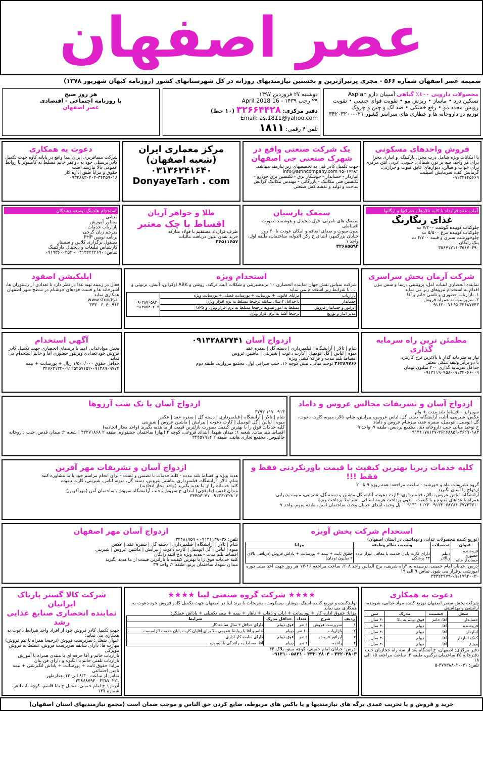عصر اصفهان
ضمیمه عصر اصفهان شماره ۵۶۶ - مجری پرتیراژترین و نخستین نیازمندیهای روزانه در کل شهرستانهای کشور (روزنامه کیهان شهریور ۱۳۷۸)
محصولات دارویی ۱۰۰٪ گیاهی آسپیان دارو Aspian
تسکین درد • ماساژ • ریزش مو • تقویت قوای جنسی • تقویت رویش مجدد مو • رفع خشکی • ضد لک و چین و چروک
توزیع در داروخانه ها و عطاری های سراسر کشور ۰۲۱-۳۴۲۰۳۲۰۰
دوشنبه ۲۷ فروردین ۱۳۹۷
۲۹ رجب ۱۴۳۹ - 16 April 2018
دفتر مرکزی: ۳۲۶۶۴۴۲۸ (۱۰ خط)
Email: as.1811@yahoo.com
تلفن ۴ رقمی: ۱۸۱۱
هر روز صبح
با روزنامه اجتماعی - اقتصادی
عصر اصفهان
فروش واحدهای مسکونی
با امکانات ویژه شامل درب مجزا، پارکینگ، و انباری مجزا برای هر واحد، سه بر نور، شمالی، جنوبی، غربی آنتن مرکزی برای خواب و سالن، دیوارهای عایق صوت و حرارتی، گرمایش کف، سرمایش اسپلیت
۰۹۱۳۲۱۴۵۶۶۹
یک شرکت صنعتی واقع در شهرک صنعتی جی اصفهان
جهت تکمیل کادر فنی به تخصصهای زیر نیازمند میباشد. info@amncompany.com ۹۵۰۱۷۲۸۲
انباردار - حسابدار - جوشکار برق - تکنسین برق خودرو - تکنسین فنی مکانیک - بازرگانی - مهندس مکانیک گرایش ساخت و تولید و نقشه کش صنعتی
مرکز معماری ایران
(شعبه اصفهان)
۰۳۱۳۶۲۴۱۶۴۰
DonyayeTarh . com
دعوت به همکاری
شرکت مسافربری ایران پیما واقع در پایانه کاوه جهت تکمیل کادر پرسنلی خود به دو نفر خانم مسلط به کامپیوتر با روابط عمومی بالا نیازمند است
حقوق و مزایا طبق اداره کار
۰۹۳۳۸۸۳۰۴۰۴-۳۴۳۵۹۰۱۸
آماده عقد قرارداد با کلیه تالارها و شرکتها و ارگانها
غذای رنگارنگ
چلوکباب کوبیده گوشت ۷/۲۰۰ ت
چلوکباب کوبیده مرغ ۵/۵۰۰ ت
چلوخورشت سبزی و قیمه ۴/۷۰۰ ت
پیک رایگان
۳۵۶۷۱۲۱۱-۳۵۶۷۰۴۹۰
سمعک پارسیان
سمعک های نامرئی، فول دیجیتال و هوشمند بصورت اقساطی
بدون سوت و صدای اضافه و امکان عودت تا ۳۰ روز
خیابان بزرگمهر، ابتدای خ رکن الدوله، ساختمان، طبقه اول، واحد ۱
۳۲۶۸۵۵۹۳
طلا و جواهر آریان
اقساط با چک معتبر
طرف قرارداد مستقیم با فولاد مبارکه
خرید نقدی بدون دریافت مالیات
۳۶۵۱۱۶۵۷
استخدام هلدینگ توسعه دهندگان
منشی
مشاور آموزش
بازاریاب خدمات
مترجم زبان گرجی
برنامه نویس PHP
مسئول برگزاری کلاس و سمینار
کارشناس تبلیغات و دیجیتال مارکتینگ
تماس: ۰۳۱۳۲۲۲۲۶۹۰ - ۰۹۱۹۳۶۰۰۲۵۲
شرکت آرمان پخش سراسری
نماینده انحصاری لبنیات امل، پروتئینی درسا و سس بیژن اقدام به استخدام نیروهای زیر می نماید
۱. بازاریاب حضوری و تلفنی خانم و آقا
۲. سرپرست به همراه فروش
۰۹۱۶۲۰۰۷۱۶۵-۳۳۶۸۷۶۴۳
استخدام ویژه
شرکت سپاس نقش جهان نماینده انحصاری ۱۰ برندشیرینی و شکلات الیت ترکیه، روشن و ABK اوکراین، آنیش، برنوتی و .... با شرایط زیر استخدام می نماید
| بازاریاب | مزایای قانونی + پورسانت + پورسانت فصلی + پورسانت ویژه | ۰۹۰۳۸۷۰۵۸۴۰ ۰۹۱۳۵۵۴۰۲۰۷ |
| حسابدار | با حداقل ۲ سال سابقه ترجیحا مسلط به نرم افزار ویژن | |
| اپراتور و حسابدار فروش | مسلط به امور تسویه ترجیحا مسلط به نرم افزار ویژن و GPS | |
| مدیر انبار و توزیع | ترجیحاً آشنا به نرم افزار ویژن | |
اپلیکیشن اصفود
فعال در زمینه تهیه غذا در نظر دارد با تعدادی از رستوران ها، آشپزخانه ها و فست فودهای خوشنام در سطح شهر اصفهان همکاری نماید
www.sfoods.ir
۰۹۱۳ ۶۰۶ ۳۴۳۰
مطمئن ترین راه سرمایه گذاری
نیاز به سرمایه گذار با بالاترین نرخ کارمزد
با دو برابر وثیقه ملکی معتبر
حداقل سرمایه گذاری ۲۰۰ میلیون تومان
۰۹۱۳۱۱۹۰۹۵۸-۰۹۱۳۴۰۶۶۰۰۹
ازدواج آسان ۰۹۱۳۲۸۸۲۷۴۱
شام | تالار | آرایشگاه | فیلمبرداری | دسته گل | سفره عقد
میوه | لباس | گل اتومبیل | کارت دعوت | شیرینی | ماشین عروس
اقساط بلند مدت و قرعه کشی ویژه
۳۶۲۸۹۷۶۶ توحید میانی، نبش کوچه ۱۶، جنب صرافی اول، مجتمع مروارید، طبقه دوم
آگهی استخدام
پخش موادغذایی امید با برندهای انحصاری جهت تکمیل کادر فروش خود تعدادی ویزیتور حضوری آقا و خانم استخدام می نماید
حداقل حقوق ۱/۵۰۰/۰۰۰ ریال + پورسانت + بیمه
۳۲۷۶۳۱۳۲-۰۹۱۲۵۲۵۷۱۵۲-۰۹۱۳۸۹۰۹۷۷۲
ازدواج آسان و تشریفات مجالس عروس و داماد
سوپرایز - اقساط بلند مدت + وام
عکس، شیرینی، آتلیه، آرایشگاه، دسته گل، لباس عروس، پیرایش، شام، تالار، میوه، کارت دعوت، گل اتومبیل، اتومبیل، سفره عقد، میزشام عروس و داماد
خ توحید میانی جنب داروخانه دی، مجتمع پردیس، طبقه ۷، واحد ۹
۰۹۱۳۱۱۷۸۱۲۷-۳۶۲۶۸۸۵۹-۳۶۲۹۰۱۸۳
ازدواج آسان با تک شب آرزوها
۰۹۱۳ ۱۱۷ ۳۷۹۲
شام | تالار | آرایشگاه | فیلمبرداری | دسته گل | سفره عقد | عکس
میوه | لباس | گل اتومبیل | کارت دعوت | پیرایش | ماشین عروس | شیرینی
کلیه خدمات فوق را با بهترین کیفیت بصورت نازلترین قیمت از ما هدیه بگیرید (واحد مجاز اتحادیه)
اقساط بلند مدت. شعبه ۱: میدان شهدا، ابتدای فروغی، کوچه ۴ (بهار) ساختمان جشنواره، طبقه ۲ ۳۲۳۷۱۸۶۸ | شعبه ۲: میدان قدس، جنب داروخانه جالینوس، مجتمع تجاری هاتف، طبقه ۲ ۳۴۴۵۷۹۱۴
کلیه خدمات زیربا بهترین کیفیت با قیمت باورنکردنی فقط و فقط !!!
گروه تشریفات ماه و خورشید - ساعت مراجعه: همه روزه ۹ تا ۲۰
ازدواج را آسان بگیرید
آرایشگاه، لباس عروس، تالار، فیلمبرداری، کارت دعوت، آتلیه، گل ماشین و دسته گل، شیرینی، میوه، پذیرایی
همراه با غذاهای متنوع و با کیفیت - بدون پرداخت هزینه اضافی - شرایط پرداخت ویژه
۰۹۱۳۱۰۱۱۲۳-۰۹۱۳۲۰۶۸۷۸۴-۳۷۷۶۳۷۱۰ - پل وحید، ابتدای خیابان وحید، ساختمان امین، طبقه سوم، واحد ۷
ازدواج آسان و تشریفات مهر آفرین
هدیه ویژه و اقساط بلند مدت - کلیه خدمات با تضمین و تست - برای انجام مراسم خود با ما مشاوره کنید
شام، تالار، آرایشگاه، فیلمبرداری، ماشین عروس، دسته گل، میوه، لباس، شیرینی، کارت دعوت
کلیه خدمات را از ما هدیه بگیرید (واحد مجاز اتحادیه)
میدان قدس (طوقچی) ابتدای خ سروش، جنب آرامشگاه سروش، ساختمان آمن (مهرآفرین)
۳۴۴۵۶۰۷۱-۰۹۱۳۶۲۲۲۸۰۶
استخدام شرکت پخش آویژه
(توزیع کننده محصولات غذایی و بهداشتی در استان اصفهان)
| عنوان | تحصیلات | وضعیت نظام وظیفه | مزایا |
| --- | --- | --- | --- |
| فروشنده حضوری حسابدار خانم | دیپلم وبالاتر | دارای کارت پایان خدمت یا معافی غیراز ماده ۳۳ پزشکی | حقوق ثابت + بیمه + پورسانت + پاداش فروش (دریافتی بالای ۲ میلیون تومان) |
آدرس: خیابان امام خمینی، نرسیده به ۴راه شریف، برج الماس واحد ۲۰۸، ساعت مراجعه ۱۶-۱۳ هر روز جهت اخذ مبنی دوره آموزشی برقرار می شود. تماس ۹ الی ۱۹
۳۳۳۲۲۹۷۹-۰۹۱۱۷۹۴۰۰۳۰
ازدواج آسان مهر اصفهان
تلفن: ۰۹۱۳۱۱۳۸۰۳۶ - ۳۴۴۸۱۹۵۹
شام | تالار | آرایشگاه | فیلمبرداری | دسته گل | سفره عقد | عکس
میوه | لباس | گل اتومبیل | کارت دعوت | پیرایش | ماشین عروس | شیرینی
اقساط بلند مدت - هدیه ویژه باغ آتلیه رایگان
کلیه خدمات فوق را با بهترین کیفیت با نازلترین قیمت از ما هدیه بگیرید
میدان شهدا، ساختمان پرنو، طبقه ۲، واحد ۳۹
دعوت به همکاری
شرکت پخش سفیر اصفهان توزیع کننده مواد غذایی، شوینده، آرایشی و بهداشتی
| شغل | جنسیت | مدرک | سن |
| --- | --- | --- | --- |
| حسابدار | آقا، خانم | فوق دیپلم به بالا | ۳۰ سال |
| فروشنده | آقا | دیپلم | ۳۰ سال |
| انباردار | آقا | دیپلم | ۳۰ سال |
| کمک انباردار | آقا | دیپلم | ۳۰ سال |
| موزع | آقا | دیپلم | ۳۰ سال |
دفتر مرکزی: اصفهان، خ آتشگاه بعد از سه راه حجازیان جنب دفترخانه ۲۵ ساختمان نرگس، طبقه ۴. ساعت مراجعه ۱۵ الی ۱۸
تلفن: ۰۳۱-۳۷۷۳۸۸۰۲-۵
★★★★ شرکت گروه صنعتی لینا ★★★★
تولیدکننده و توزیع کننده اسنک، پوشار، بیسکویت، مغزیجات با برند لینا در اصفهان جهت تکمیل کادر فروش خود دعوت به همکاری می نماید
مزایا: حقوق اداره کار + پورسانت + ایاب و ذهاب + ناهار + بیمه + بیمه تکمیلی + پاداش عملکرد
| ردیف | شرح | تعداد | حداقل مدرک | شرایط |
| --- | --- | --- | --- | --- |
| ۱ | سرپرست فروش | ۱ نفر | فوق دیپلم | دارای حداقل ۳ سال سابقه کار |
| ۲ | بازاریاب | ۱۰ نفر | دیپلم | خانم و آقا با روابط عمومی بالا برای آقایان کارت پایان خدمت الزامیست |
| ۳ | اپراتور فروش | ۱ نفر | فوق دیپلم | دارای سابقه کار اداری |
| ۴ | راننده | ۲ نفر | دیپلم | آقا، مسلط به رانندگی با ایسوزو |
آدرس: خیابان امام خمینی، کوچه مینو، پلاک ۴۴
۳۳۲۰۴۸۰۳ - ۳۳۲۰۴۸۰۴ - ۰۹۱۳۱۰۰۵۸۳۱
شرکت کالا گستر پارتاک ایرانیان
نماینده انحصاری صنایع غذایی رشد
جهت تکمیل کادر فروش خود از افراد واجد شرایط دعوت به همکاری می نماید:
عنوان شغلی: سرپرست فروش (ترجیحا همراه با تیم فروش)
مهارت ها: دارای سابقه سرپرست فروش، تسلط به فروش مویرگی
بازاریاب خانم و آقا حرفه ای یا مبتدی همراه با آموزش
بازاریاب تلفنی خانم با انگیزه و دارای فن بیان
مزایا: حقوق ثابت + پورسانت + پاداش انگیزشی + بیمه تامین اجتماعی
تماس از ساعت ۸:۳۰ الی ۱۳ بعدازظهر
۳۳۸۷۰۲۲۱ - ۳۳۸۶۸۷۹۴
آدرس: خ امام خمینی، مقابل خ بابا قاسم، کوچه باباطاهر، شماره ۱۴۷
خرید و فروش و یا تخریب عمدی برگه های نیازمندیها و یا باکس های مربوطه، ضایع کردن حق الناس و موجب ضمان است (مجمع نیازمندیهای استان اصفهان)